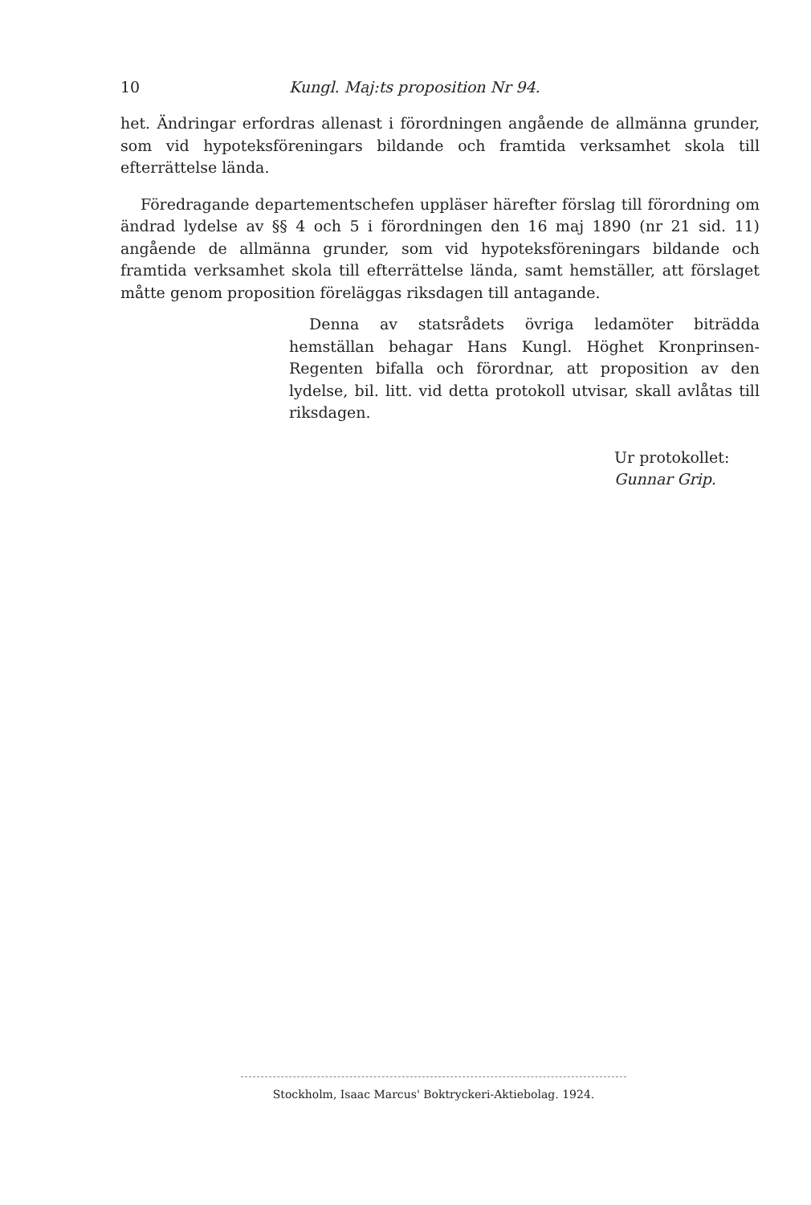10 Kungl. Maj:ts proposition Nr 94.
het. Ändringar erfordras allenast i förordningen angående de allmänna grunder, som vid hypoteksföreningars bildande och framtida verksamhet skola till efterrättelse lända.
Föredragande departementschefen uppläser härefter förslag till förordning om ändrad lydelse av §§ 4 och 5 i förordningen den 16 maj 1890 (nr 21 sid. 11) angående de allmänna grunder, som vid hypoteksföreningars bildande och framtida verksamhet skola till efterrättelse lända, samt hemställer, att förslaget måtte genom proposition föreläggas riksdagen till antagande.
Denna av statsrådets övriga ledamöter biträdda hemställan behagar Hans Kungl. Höghet Kronprinsen-Regenten bifalla och förordnar, att proposition av den lydelse, bil. litt. vid detta protokoll utvisar, skall avlåtas till riksdagen.
Ur protokollet:
Gunnar Grip.
Stockholm, Isaac Marcus' Boktryckeri-Aktiebolag. 1924.